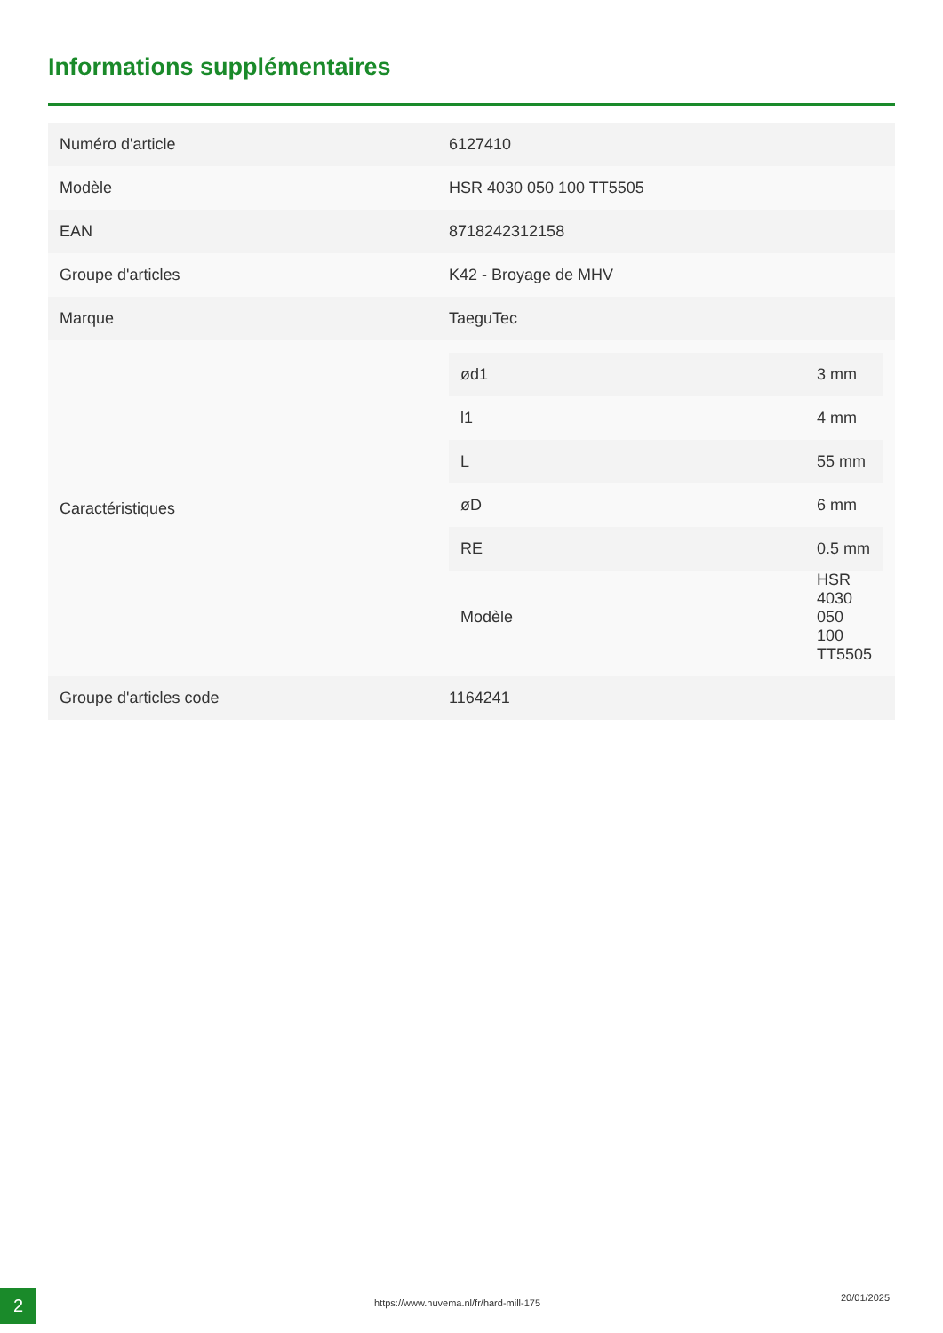Informations supplémentaires
| Numéro d'article | 6127410 |
| Modèle | HSR 4030 050 100 TT5505 |
| EAN | 8718242312158 |
| Groupe d'articles | K42 - Broyage de MHV |
| Marque | TaeguTec |
| Caractéristiques | / ød1 / 3 mm / / l1 / 4 mm / / L / 55 mm / / øD / 6 mm / / RE / 0.5 mm / / Modèle / HSR 4030 050 100 TT5505 / |
| Groupe d'articles code | 1164241 |
2
https://www.huvema.nl/fr/hard-mill-175
20/01/2025